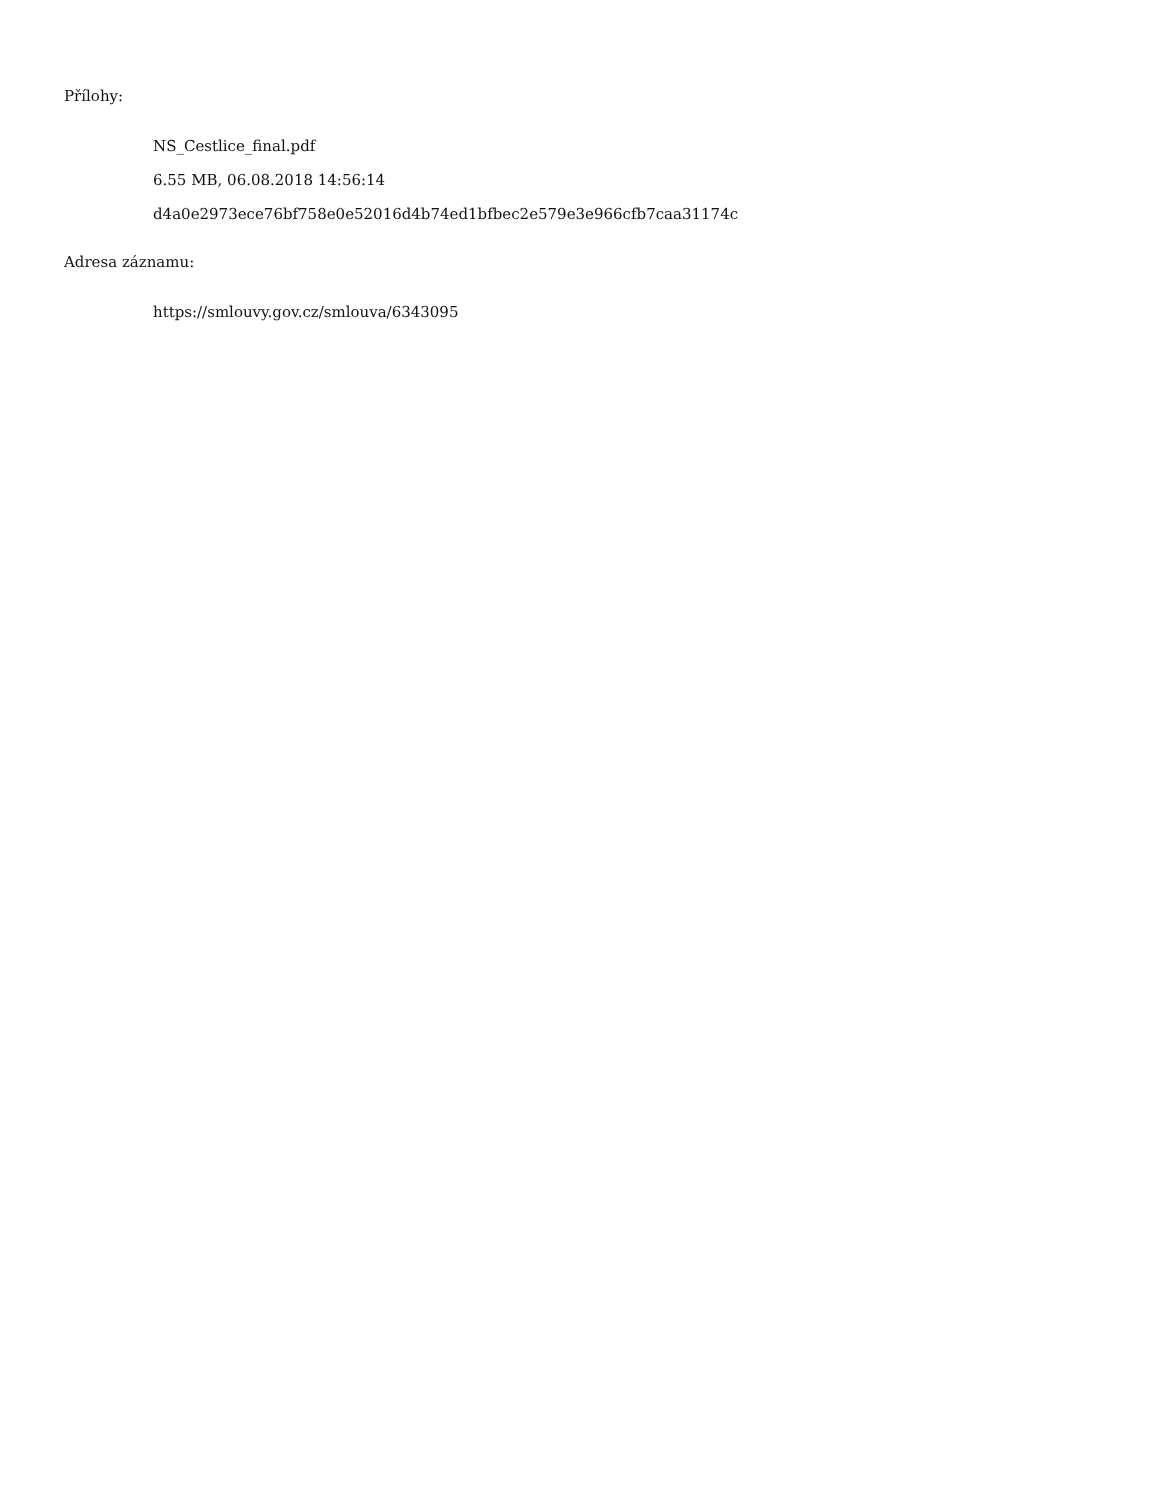Přílohy:
NS_Cestlice_final.pdf
6.55 MB, 06.08.2018 14:56:14
d4a0e2973ece76bf758e0e52016d4b74ed1bfbec2e579e3e966cfb7caa31174c
Adresa záznamu:
https://smlouvy.gov.cz/smlouva/6343095